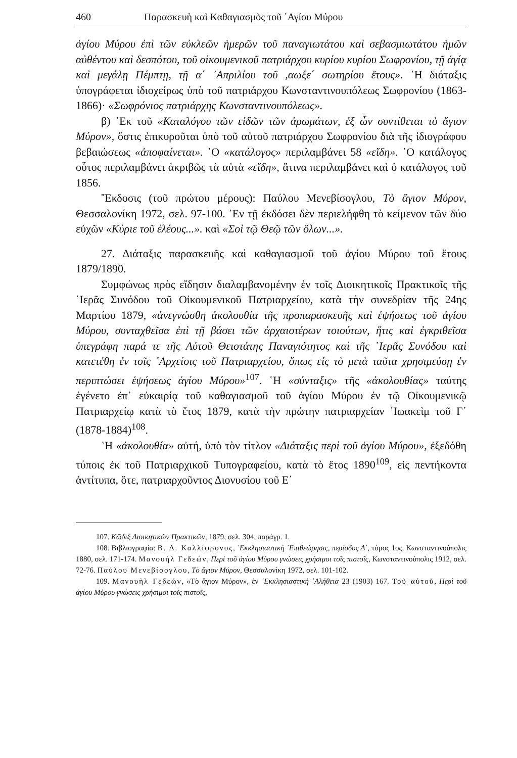460 Παρασκευὴ καὶ Καθαγιασμὸς τοῦ ῾Αγίου Μύρου
ἁγίου Μύρου ἐπὶ τῶν εὐκλεῶν ἡμερῶν τοῦ παναγιωτάτου καὶ σεβασμιωτάτου ἡμῶν αὐθέντου καὶ δεσπότου, τοῦ οἰκουμενικοῦ πατριάρχου κυρίου κυρίου Σωφρονίου, τῇ ἁγίᾳ καὶ μεγάλῃ Πέμπτῃ, τῇ α΄ ᾿Απριλίου τοῦ ,αωξε΄ σωτηρίου ἔτους». ῾Η διάταξις ὑπογράφεται ἰδιοχείρως ὑπὸ τοῦ πατριάρχου Κωνσταντινουπόλεως Σωφρονίου (1863-1866)· «Σωφρόνιος πατριάρχης Κωνσταντινουπόλεως».
β) ᾿Εκ τοῦ «Καταλόγου τῶν εἰδῶν τῶν ἀρωμάτων, ἐξ ὧν συντίθεται τὸ ἅγιον Μύρον», ὅστις ἐπικυροῦται ὑπὸ τοῦ αὐτοῦ πατριάρχου Σωφρονίου διὰ τῆς ἰδιογράφου βεβαιώσεως «ἀποφαίνεται». ῾Ο «κατάλογος» περιλαμβάνει 58 «εἴδη». ῾Ο κατάλογος οὗτος περιλαμβάνει ἀκριβῶς τὰ αὐτὰ «εἴδη», ἅτινα περιλαμβάνει καὶ ὁ κατάλογος τοῦ 1856.
῎Εκδοσις (τοῦ πρώτου μέρους): Παύλου Μενεβίσογλου, Τὸ ἅγιον Μύρον, Θεσσαλονίκη 1972, σελ. 97-100. ᾿Εν τῇ ἐκδόσει δὲν περιελήφθη τὸ κείμενον τῶν δύο εὐχῶν «Κύριε τοῦ ἐλέους...». καὶ «Σοὶ τῷ Θεῷ τῶν ὅλων...».
27. Διάταξις παρασκευῆς καὶ καθαγιασμοῦ τοῦ ἁγίου Μύρου τοῦ ἔτους 1879/1890.
Συμφώνως πρὸς εἴδησιν διαλαμβανομένην ἐν τοῖς Διοικητικοῖς Πρακτικοῖς τῆς ῾Ιερᾶς Συνόδου τοῦ Οἰκουμενικοῦ Πατριαρχείου, κατὰ τὴν συνεδρίαν τῆς 24ης Μαρτίου 1879, «ἀνεγνώσθη ἀκολουθία τῆς προπαρασκευῆς καὶ ἑψήσεως τοῦ ἁγίου Μύρου, συνταχθεῖσα ἐπὶ τῇ βάσει τῶν ἀρχαιοτέρων τοιούτων, ἥτις καὶ ἐγκριθεῖσα ὑπεγράφη παρά τε τῆς Αὐτοῦ Θειοτάτης Παναγιότητος καὶ τῆς ῾Ιερᾶς Συνόδου καὶ κατετέθη ἐν τοῖς ᾿Αρχείοις τοῦ Πατριαρχείου, ὅπως εἰς τὸ μετὰ ταῦτα χρησιμεύσῃ ἐν περιπτώσει ἑψήσεως ἁγίου Μύρου»<sup>107</sup>. ῾Η «σύνταξις» τῆς «ἀκολουθίας» ταύτης ἐγένετο ἐπ᾿ εὐκαιρίᾳ τοῦ καθαγιασμοῦ τοῦ ἁγίου Μύρου ἐν τῷ Οἰκουμενικῷ Πατριαρχείῳ κατὰ τὸ ἔτος 1879, κατὰ τὴν πρώτην πατριαρχείαν ᾿Ιωακεὶμ τοῦ Γ΄ (1878-1884)<sup>108</sup>.
῾Η «ἀκολουθία» αὐτή, ὑπὸ τὸν τίτλον «Διάταξις περὶ τοῦ ἁγίου Μύρου», ἐξεδόθη τύποις ἐκ τοῦ Πατριαρχικοῦ Τυπογραφείου, κατὰ τὸ ἔτος 1890<sup>109</sup>, εἰς πεντήκοντα ἀντίτυπα, ὅτε, πατριαρχοῦντος Διονυσίου τοῦ Ε΄
107. Κῶδιξ Διοικητικῶν Πρακτικῶν, 1879, σελ. 304, παράγρ. 1.
108. Βιβλιογραφία: Β. Δ. Καλλίφρονος, ᾿Εκκλησιαστικὴ ᾿Επιθεώρησις, περίοδος Δ΄, τόμος 1ος, Κωνσταντινούπολις 1880, σελ. 171-174. Μανουὴλ Γεδεών, Περὶ τοῦ ἁγίου Μύρου γνώσεις χρήσιμοι τοῖς πιστοῖς, Κωνσταντινούπολις 1912, σελ. 72-76. Παύλου Μενεβίσογλου, Τὸ ἅγιον Μύρον, Θεσσαλονίκη 1972, σελ. 101-102.
109. Μανουὴλ Γεδεών, «Τὸ ἅγιον Μύρον», ἐν ᾿Εκκλησιαστικὴ ᾿Αλήθεια 23 (1903) 167. Τοῦ αὐτοῦ, Περὶ τοῦ ἁγίου Μύρου γνώσεις χρήσιμοι τοῖς πιστοῖς,